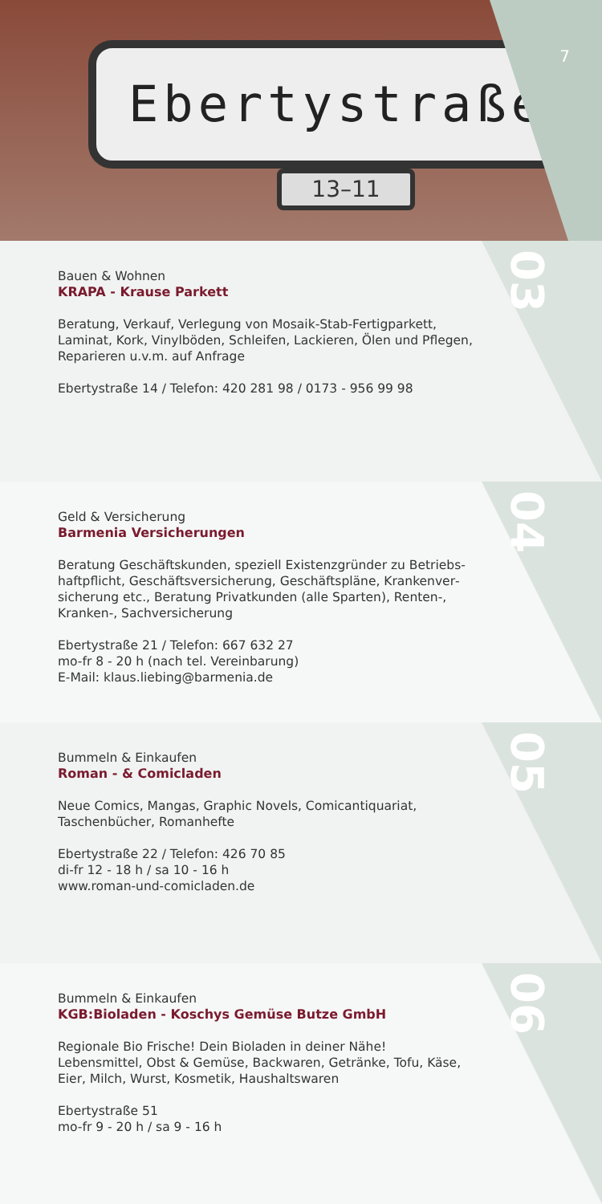Ebertystraße
13–11
7
03
Bauen & Wohnen
KRAPA - Krause Parkett
Beratung, Verkauf, Verlegung von Mosaik-Stab-Fertigparkett, Laminat, Kork, Vinylböden, Schleifen, Lackieren, Ölen und Pflegen, Reparieren u.v.m. auf Anfrage
Ebertystraße 14 / Telefon: 420 281 98 / 0173 - 956 99 98
04
Geld & Versicherung
Barmenia Versicherungen
Beratung Geschäftskunden, speziell Existenzgründer zu Betriebs­haftpflicht, Geschäftsversicherung, Geschäftspläne, Krankenver­sicherung etc., Beratung Privatkunden (alle Sparten), Renten-, Kranken-, Sachversicherung
Ebertystraße 21 / Telefon: 667 632 27
mo-fr 8 - 20 h (nach tel. Vereinbarung)
E-Mail: klaus.liebing@barmenia.de
05
Bummeln & Einkaufen
Roman - & Comicladen
Neue Comics, Mangas, Graphic Novels, Comicantiquariat, Taschen­bücher, Romanhefte
Ebertystraße 22 / Telefon: 426 70 85
di-fr 12 - 18 h / sa 10 - 16 h
www.roman-und-comicladen.de
06
Bummeln & Einkaufen
KGB:Bioladen - Koschys Gemüse Butze GmbH
Regionale Bio Frische! Dein Bioladen in deiner Nähe! Lebensmittel, Obst & Gemüse, Backwaren, Getränke, Tofu, Käse, Eier, Milch, Wurst, Kosmetik, Haushaltswaren
Ebertystraße 51
mo-fr 9 - 20 h / sa 9 - 16 h